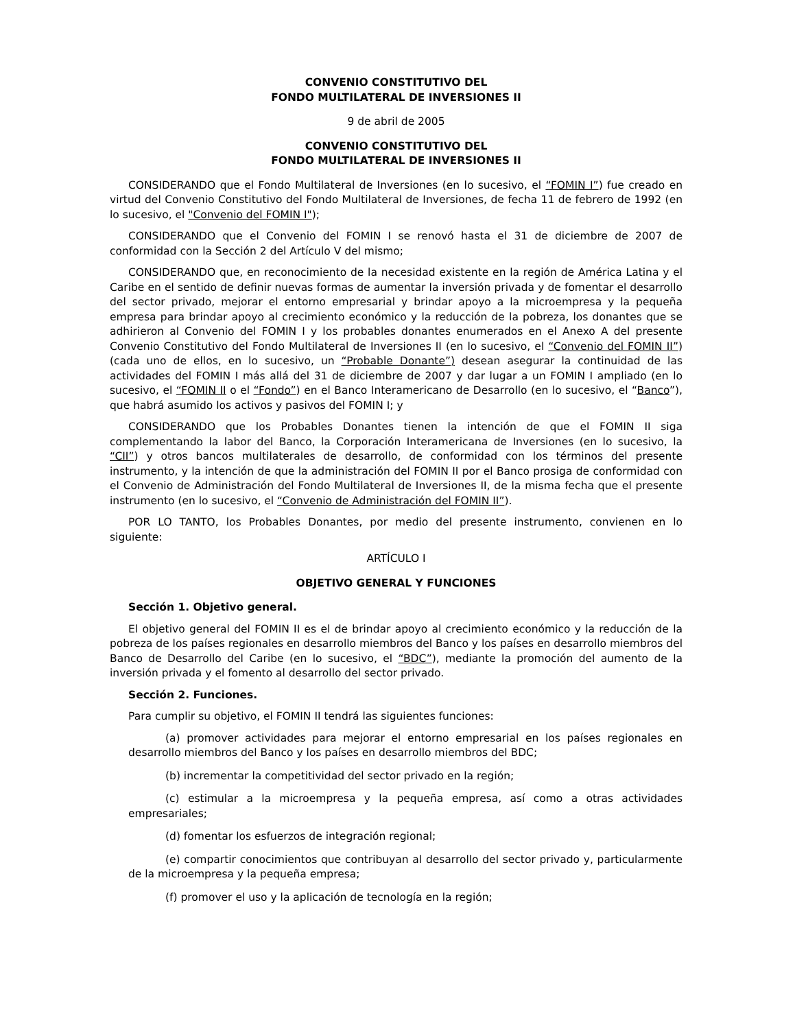CONVENIO CONSTITUTIVO DEL
FONDO MULTILATERAL DE INVERSIONES II
9 de abril de 2005
CONVENIO CONSTITUTIVO DEL
FONDO MULTILATERAL DE INVERSIONES II
CONSIDERANDO que el Fondo Multilateral de Inversiones (en lo sucesivo, el “FOMIN I”) fue creado en virtud del Convenio Constitutivo del Fondo Multilateral de Inversiones, de fecha 11 de febrero de 1992 (en lo sucesivo, el "Convenio del FOMIN I");
CONSIDERANDO que el Convenio del FOMIN I se renovó hasta el 31 de diciembre de 2007 de conformidad con la Sección 2 del Artículo V del mismo;
CONSIDERANDO que, en reconocimiento de la necesidad existente en la región de América Latina y el Caribe en el sentido de definir nuevas formas de aumentar la inversión privada y de fomentar el desarrollo del sector privado, mejorar el entorno empresarial y brindar apoyo a la microempresa y la pequeña empresa para brindar apoyo al crecimiento económico y la reducción de la pobreza, los donantes que se adhirieron al Convenio del FOMIN I y los probables donantes enumerados en el Anexo A del presente Convenio Constitutivo del Fondo Multilateral de Inversiones II (en lo sucesivo, el “Convenio del FOMIN II”) (cada uno de ellos, en lo sucesivo, un “Probable Donante”) desean asegurar la continuidad de las actividades del FOMIN I más allá del 31 de diciembre de 2007 y dar lugar a un FOMIN I ampliado (en lo sucesivo, el “FOMIN II o el “Fondo”) en el Banco Interamericano de Desarrollo (en lo sucesivo, el “Banco”), que habrá asumido los activos y pasivos del FOMIN I; y
CONSIDERANDO que los Probables Donantes tienen la intención de que el FOMIN II siga complementando la labor del Banco, la Corporación Interamericana de Inversiones (en lo sucesivo, la “CII”) y otros bancos multilaterales de desarrollo, de conformidad con los términos del presente instrumento, y la intención de que la administración del FOMIN II por el Banco prosiga de conformidad con el Convenio de Administración del Fondo Multilateral de Inversiones II, de la misma fecha que el presente instrumento (en lo sucesivo, el “Convenio de Administración del FOMIN II”).
POR LO TANTO, los Probables Donantes, por medio del presente instrumento, convienen en lo siguiente:
ARTÍCULO I
OBJETIVO GENERAL Y FUNCIONES
Sección 1. Objetivo general.
El objetivo general del FOMIN II es el de brindar apoyo al crecimiento económico y la reducción de la pobreza de los países regionales en desarrollo miembros del Banco y los países en desarrollo miembros del Banco de Desarrollo del Caribe (en lo sucesivo, el “BDC”), mediante la promoción del aumento de la inversión privada y el fomento al desarrollo del sector privado.
Sección 2. Funciones.
Para cumplir su objetivo, el FOMIN II tendrá las siguientes funciones:
(a) promover actividades para mejorar el entorno empresarial en los países regionales en desarrollo miembros del Banco y los países en desarrollo miembros del BDC;
(b) incrementar la competitividad del sector privado en la región;
(c) estimular a la microempresa y la pequeña empresa, así como a otras actividades empresariales;
(d) fomentar los esfuerzos de integración regional;
(e) compartir conocimientos que contribuyan al desarrollo del sector privado y, particularmente de la microempresa y la pequeña empresa;
(f) promover el uso y la aplicación de tecnología en la región;